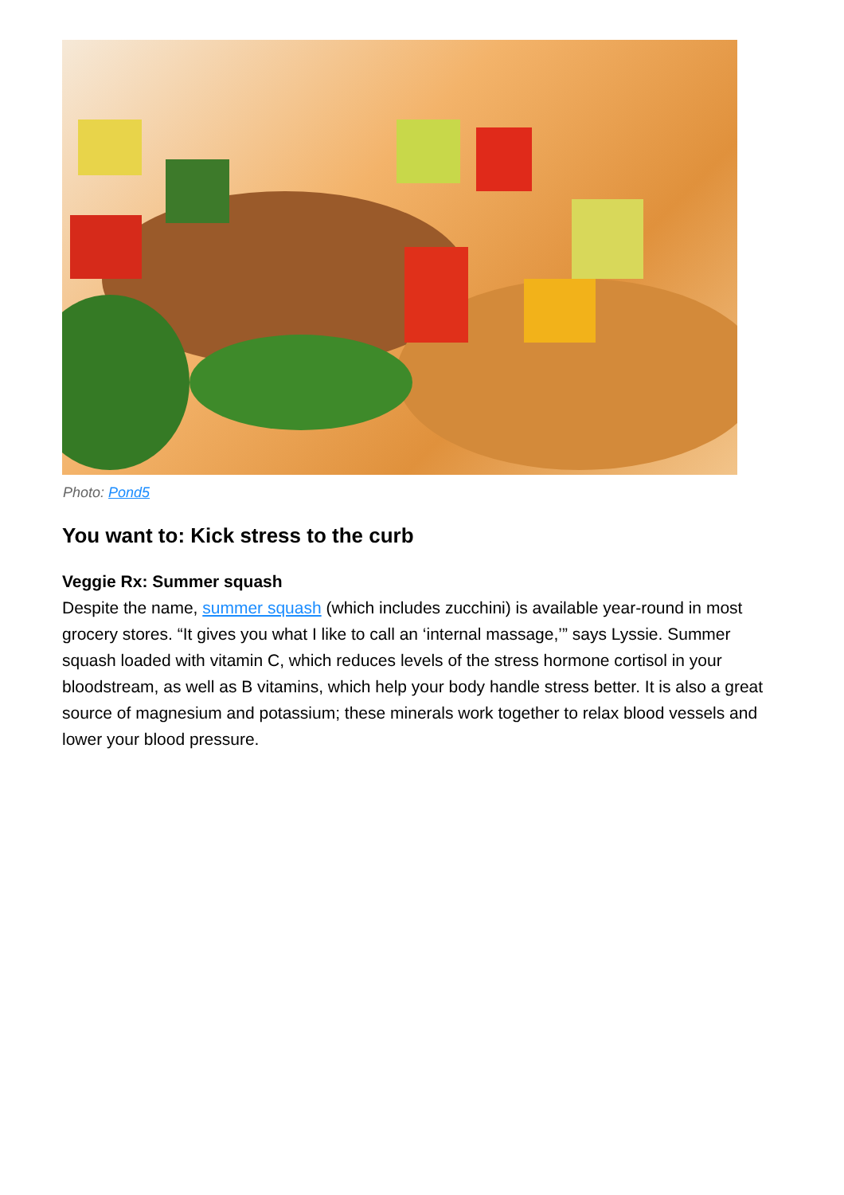Photo: Pond5
You want to: Kick stress to the curb
Veggie Rx: Summer squash
Despite the name, summer squash (which includes zucchini) is available year-round in most grocery stores. “It gives you what I like to call an ‘internal massage,’” says Lyssie. Summer squash loaded with vitamin C, which reduces levels of the stress hormone cortisol in your bloodstream, as well as B vitamins, which help your body handle stress better. It is also a great source of magnesium and potassium; these minerals work together to relax blood vessels and lower your blood pressure.